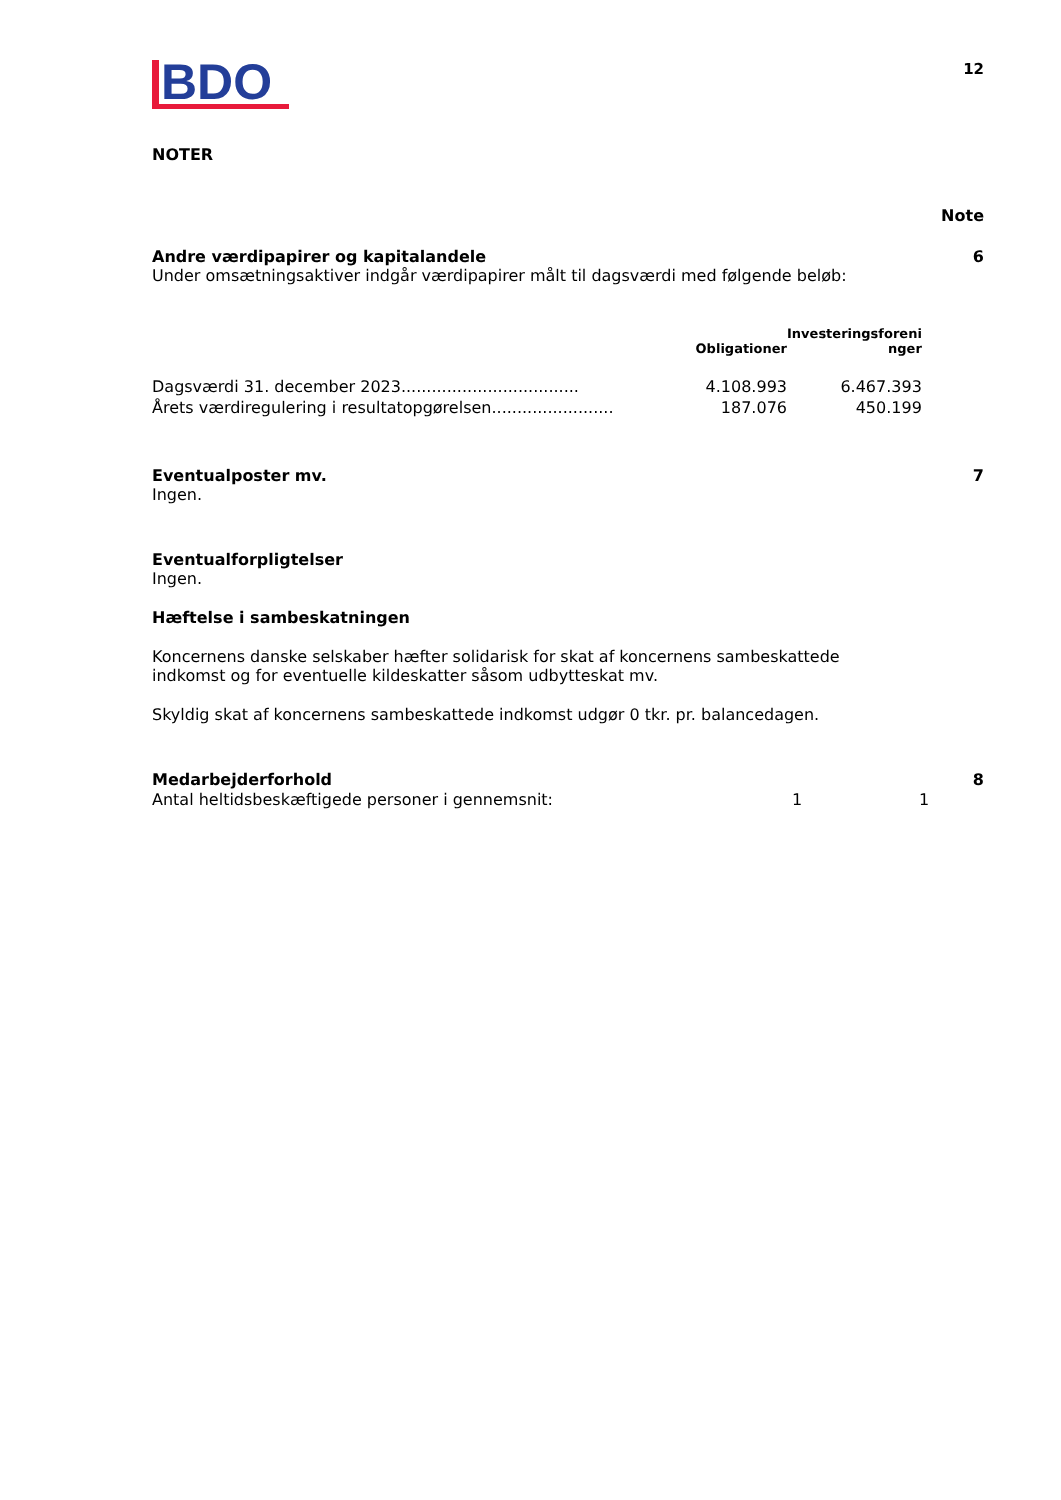BDO
12
NOTER
Note
Andre værdipapirer og kapitalandele 6
Under omsætningsaktiver indgår værdipapirer målt til dagsværdi med følgende beløb:
| | Obligationer | Investeringsforeni nger |
| --- | --- | --- |
| Dagsværdi 31. december 2023................................... | 4.108.993 | 6.467.393 |
| Årets værdiregulering i resultatopgørelsen........................ | 187.076 | 450.199 |
Eventualposter mv. 7
Ingen.
Eventualforpligtelser
Ingen.
Hæftelse i sambeskatningen
Koncernens danske selskaber hæfter solidarisk for skat af koncernens sambeskattede indkomst og for eventuelle kildeskatter såsom udbytteskat mv.
Skyldig skat af koncernens sambeskattede indkomst udgør 0 tkr. pr. balancedagen.
Medarbejderforhold 8
| Antal heltidsbeskæftigede personer i gennemsnit: | 1 | 1 |